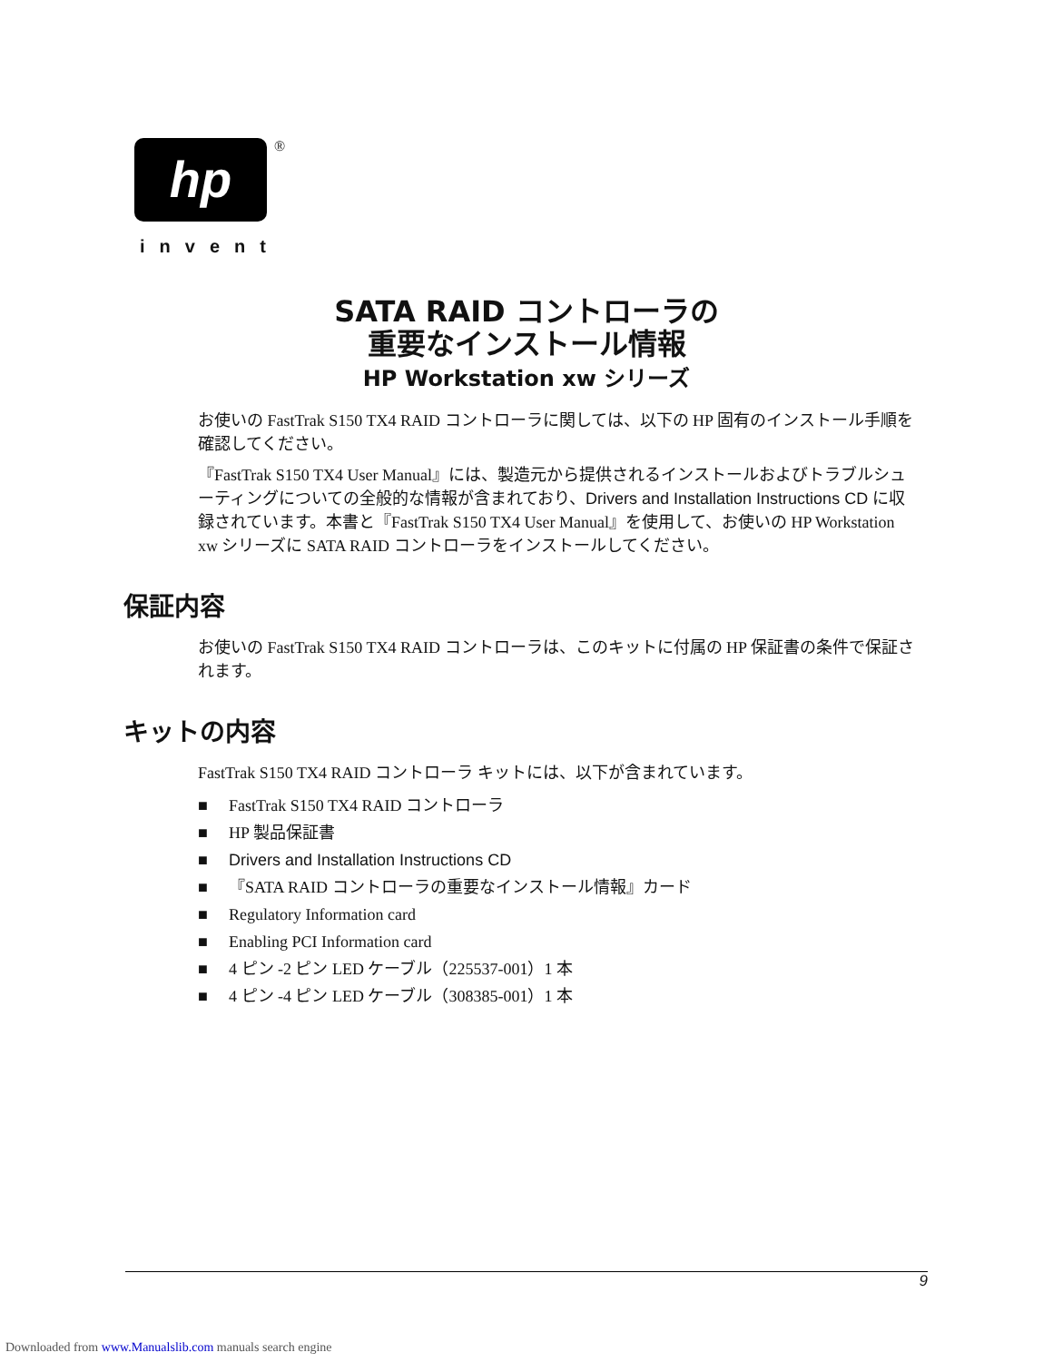hp
®
invent
SATA RAID コントローラの
重要なインストール情報
HP Workstation xw シリーズ
お使いの FastTrak S150 TX4 RAID コントローラに関しては、以下の HP 固有のインストール手順を確認してください。
『FastTrak S150 TX4 User Manual』には、製造元から提供されるインストールおよびトラブルシューティングについての全般的な情報が含まれており、Drivers and Installation Instructions CD に収録されています。本書と『FastTrak S150 TX4 User Manual』を使用して、お使いの HP Workstation xw シリーズに SATA RAID コントローラをインストールしてください。
保証内容
お使いの FastTrak S150 TX4 RAID コントローラは、このキットに付属の HP 保証書の条件で保証されます。
キットの内容
FastTrak S150 TX4 RAID コントローラ キットには、以下が含まれています。
■ FastTrak S150 TX4 RAID コントローラ
■ HP 製品保証書
■ Drivers and Installation Instructions CD
■ 『SATA RAID コントローラの重要なインストール情報』カード
■ Regulatory Information card
■ Enabling PCI Information card
■ 4 ピン -2 ピン LED ケーブル（225537-001）1 本
■ 4 ピン -4 ピン LED ケーブル（308385-001）1 本
9
Downloaded from www.Manualslib.com manuals search engine